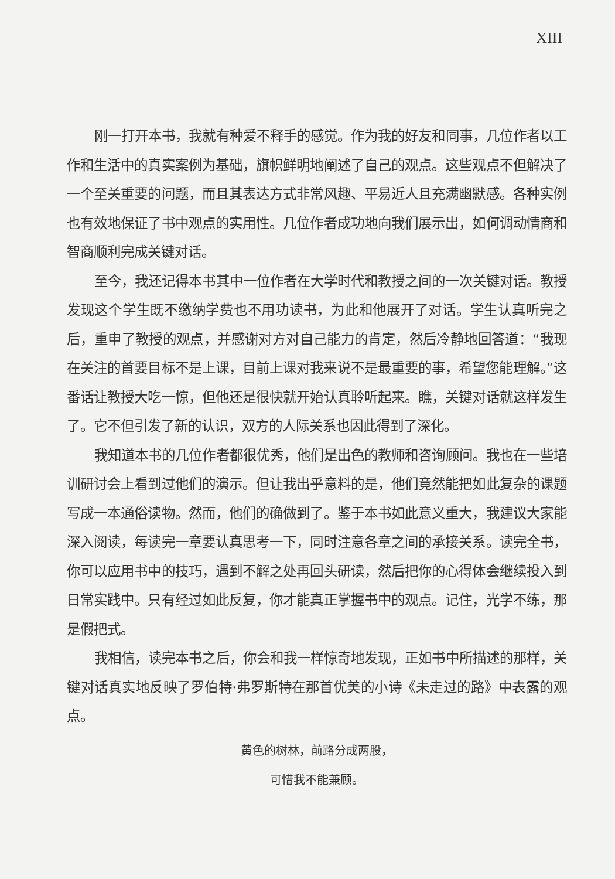XIII
刚一打开本书，我就有种爱不释手的感觉。作为我的好友和同事，几位作者以工作和生活中的真实案例为基础，旗帜鲜明地阐述了自己的观点。这些观点不但解决了一个至关重要的问题，而且其表达方式非常风趣、平易近人且充满幽默感。各种实例也有效地保证了书中观点的实用性。几位作者成功地向我们展示出，如何调动情商和智商顺利完成关键对话。
至今，我还记得本书其中一位作者在大学时代和教授之间的一次关键对话。教授发现这个学生既不缴纳学费也不用功读书，为此和他展开了对话。学生认真听完之后，重申了教授的观点，并感谢对方对自己能力的肯定，然后冷静地回答道：“我现在关注的首要目标不是上课，目前上课对我来说不是最重要的事，希望您能理解。”这番话让教授大吃一惊，但他还是很快就开始认真聆听起来。瞧，关键对话就这样发生了。它不但引发了新的认识，双方的人际关系也因此得到了深化。
我知道本书的几位作者都很优秀，他们是出色的教师和咨询顾问。我也在一些培训研讨会上看到过他们的演示。但让我出乎意料的是，他们竟然能把如此复杂的课题写成一本通俗读物。然而，他们的确做到了。鉴于本书如此意义重大，我建议大家能深入阅读，每读完一章要认真思考一下，同时注意各章之间的承接关系。读完全书，你可以应用书中的技巧，遇到不解之处再回头研读，然后把你的心得体会继续投入到日常实践中。只有经过如此反复，你才能真正掌握书中的观点。记住，光学不练，那是假把式。
我相信，读完本书之后，你会和我一样惊奇地发现，正如书中所描述的那样，关键对话真实地反映了罗伯特·弗罗斯特在那首优美的小诗《未走过的路》中表露的观点。
黄色的树林，前路分成两股，
可惜我不能兼顾。